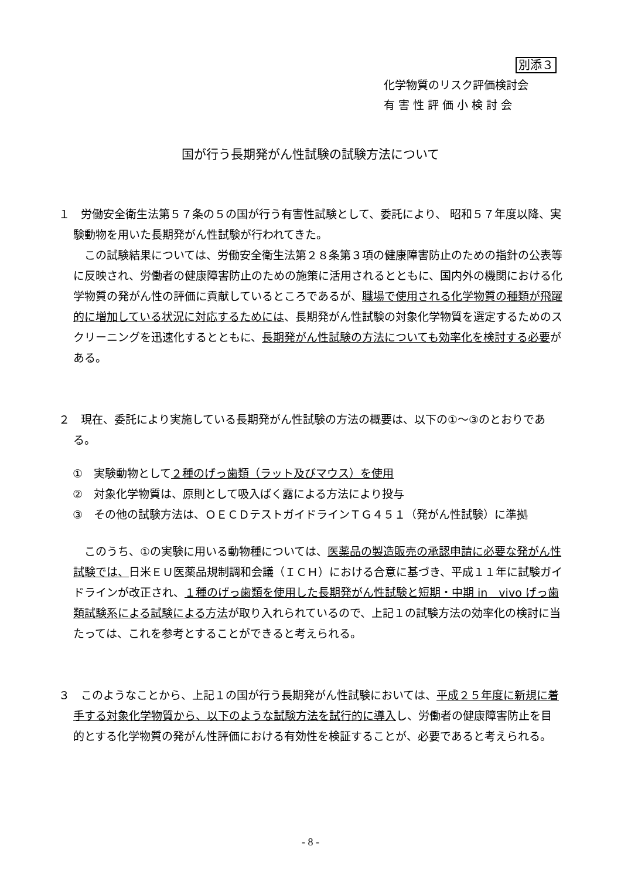別添３
化学物質のリスク評価検討会
有 害 性 評 価 小 検 討 会
国が行う長期発がん性試験の試験方法について
１　労働安全衛生法第５７条の５の国が行う有害性試験として、委託により、 昭和５７年度以降、実験動物を用いた長期発がん性試験が行われてきた。
この試験結果については、労働安全衛生法第２８条第３項の健康障害防止のための指針の公表等に反映され、労働者の健康障害防止のための施策に活用されるとともに、国内外の機関における化学物質の発がん性の評価に貢献しているところであるが、職場で使用される化学物質の種類が飛躍的に増加している状況に対応するためには、長期発がん性試験の対象化学物質を選定するためのスクリーニングを迅速化するとともに、長期発がん性試験の方法についても効率化を検討する必要がある。
２　現在、委託により実施している長期発がん性試験の方法の概要は、以下の①～③のとおりである。
①　実験動物として２種のげっ歯類（ラット及びマウス）を使用
②　対象化学物質は、原則として吸入ばく露による方法により投与
③　その他の試験方法は、ＯＥＣＤテストガイドラインＴＧ４５１（発がん性試験）に準拠
このうち、①の実験に用いる動物種については、医薬品の製造販売の承認申請に必要な発がん性試験では、日米ＥＵ医薬品規制調和会議（ＩＣＨ）における合意に基づき、平成１１年に試験ガイドラインが改正され、１種のげっ歯類を使用した長期発がん性試験と短期・中期 in　vivo げっ歯類試験系による試験による方法が取り入れられているので、上記１の試験方法の効率化の検討に当たっては、これを参考とすることができると考えられる。
３　このようなことから、上記１の国が行う長期発がん性試験においては、平成２５年度に新規に着手する対象化学物質から、以下のような試験方法を試行的に導入し、労働者の健康障害防止を目的とする化学物質の発がん性評価における有効性を検証することが、必要であると考えられる。
- 8 -